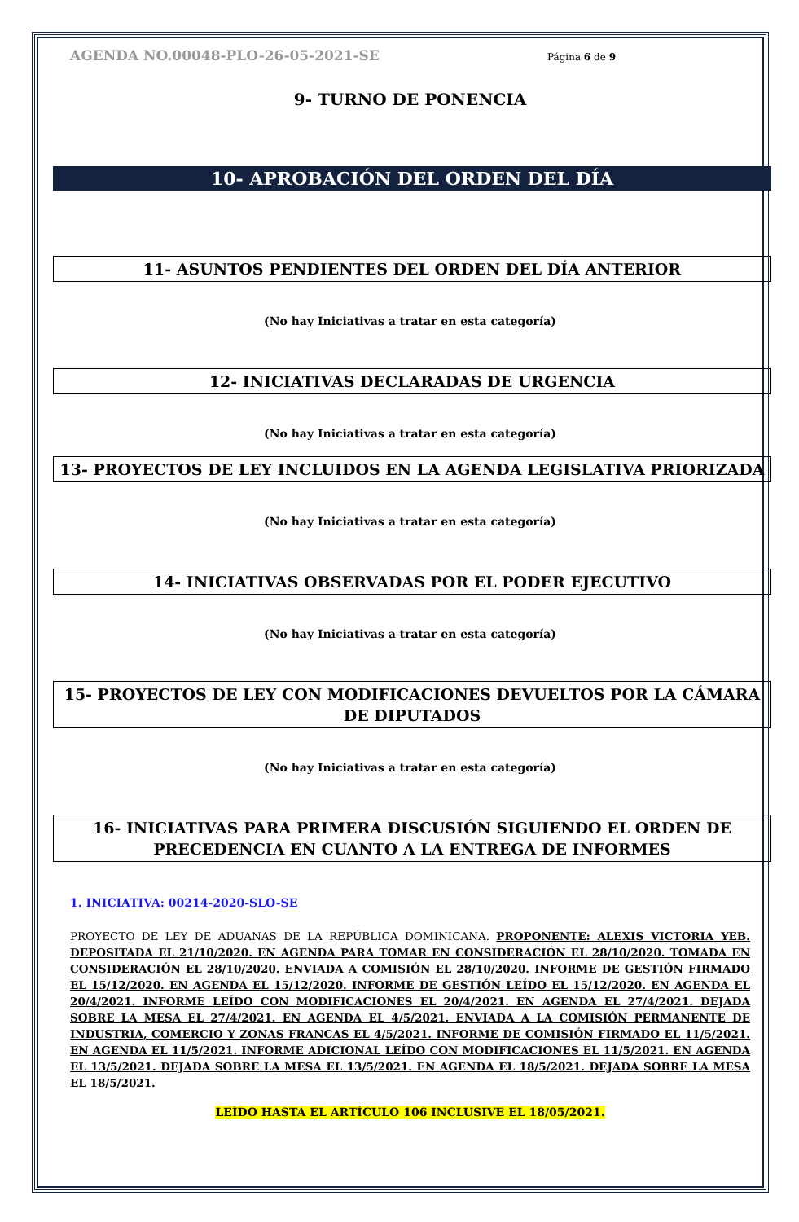AGENDA NO.00048-PLO-26-05-2021-SE Página 6 de 9
9- TURNO DE PONENCIA
10- APROBACIÓN DEL ORDEN DEL DÍA
11- ASUNTOS PENDIENTES DEL ORDEN DEL DÍA ANTERIOR
(No hay Iniciativas a tratar en esta categoría)
12- INICIATIVAS DECLARADAS DE URGENCIA
(No hay Iniciativas a tratar en esta categoría)
13- PROYECTOS DE LEY INCLUIDOS EN LA AGENDA LEGISLATIVA PRIORIZADA
(No hay Iniciativas a tratar en esta categoría)
14- INICIATIVAS OBSERVADAS POR EL PODER EJECUTIVO
(No hay Iniciativas a tratar en esta categoría)
15- PROYECTOS DE LEY CON MODIFICACIONES DEVUELTOS POR LA CÁMARA DE DIPUTADOS
(No hay Iniciativas a tratar en esta categoría)
16- INICIATIVAS PARA PRIMERA DISCUSIÓN SIGUIENDO EL ORDEN DE PRECEDENCIA EN CUANTO A LA ENTREGA DE INFORMES
1. INICIATIVA: 00214-2020-SLO-SE
PROYECTO DE LEY DE ADUANAS DE LA REPÚBLICA DOMINICANA. PROPONENTE: ALEXIS VICTORIA YEB. DEPOSITADA EL 21/10/2020. EN AGENDA PARA TOMAR EN CONSIDERACIÓN EL 28/10/2020. TOMADA EN CONSIDERACIÓN EL 28/10/2020. ENVIADA A COMISIÓN EL 28/10/2020. INFORME DE GESTIÓN FIRMADO EL 15/12/2020. EN AGENDA EL 15/12/2020. INFORME DE GESTIÓN LEÍDO EL 15/12/2020. EN AGENDA EL 20/4/2021. INFORME LEÍDO CON MODIFICACIONES EL 20/4/2021. EN AGENDA EL 27/4/2021. DEJADA SOBRE LA MESA EL 27/4/2021. EN AGENDA EL 4/5/2021. ENVIADA A LA COMISIÓN PERMANENTE DE INDUSTRIA, COMERCIO Y ZONAS FRANCAS EL 4/5/2021. INFORME DE COMISIÓN FIRMADO EL 11/5/2021. EN AGENDA EL 11/5/2021. INFORME ADICIONAL LEÍDO CON MODIFICACIONES EL 11/5/2021. EN AGENDA EL 13/5/2021. DEJADA SOBRE LA MESA EL 13/5/2021. EN AGENDA EL 18/5/2021. DEJADA SOBRE LA MESA EL 18/5/2021.
LEÍDO HASTA EL ARTÍCULO 106 INCLUSIVE EL 18/05/2021.